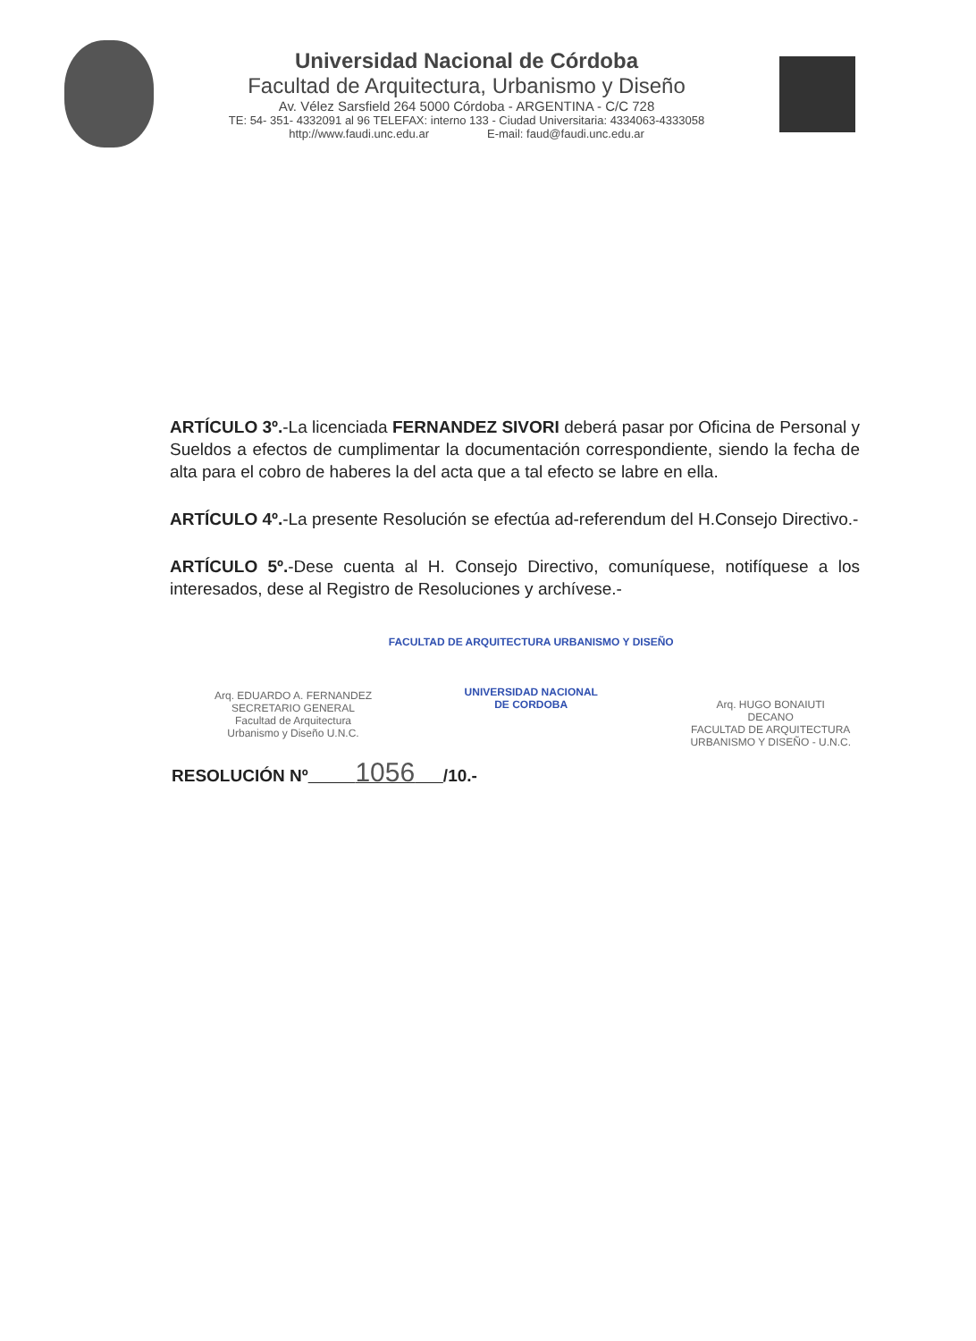Universidad Nacional de Córdoba
Facultad de Arquitectura, Urbanismo y Diseño
Av. Vélez Sarsfield 264 5000 Córdoba - ARGENTINA - C/C 728
TE: 54- 351- 4332091 al 96 TELEFAX: interno 133 - Ciudad Universitaria: 4334063-4333058
http://www.faudi.unc.edu.ar E-mail: faud@faudi.unc.edu.ar
ARTÍCULO 3º.-La licenciada FERNANDEZ SIVORI deberá pasar por Oficina de Personal y Sueldos a efectos de cumplimentar la documentación correspondiente, siendo la fecha de alta para el cobro de haberes la del acta que a tal efecto se labre en ella.
ARTÍCULO 4º.-La presente Resolución se efectúa ad-referendum del H.Consejo Directivo.-
ARTÍCULO 5º.-Dese cuenta al H. Consejo Directivo, comuníquese, notifíquese a los interesados, dese al Registro de Resoluciones y archívese.-
Arq. EDUARDO A. FERNANDEZ
SECRETARIO GENERAL
Facultad de Arquitectura
Urbanismo y Diseño U.N.C.
FACULTAD DE ARQUITECTURA URBANISMO Y DISEÑO
UNIVERSIDAD NACIONAL
DE CORDOBA
Arq. HUGO BONAIUTI
DECANO
FACULTAD DE ARQUITECTURA
URBANISMO Y DISEÑO - U.N.C.
RESOLUCIÓN Nº 1056 /10.-